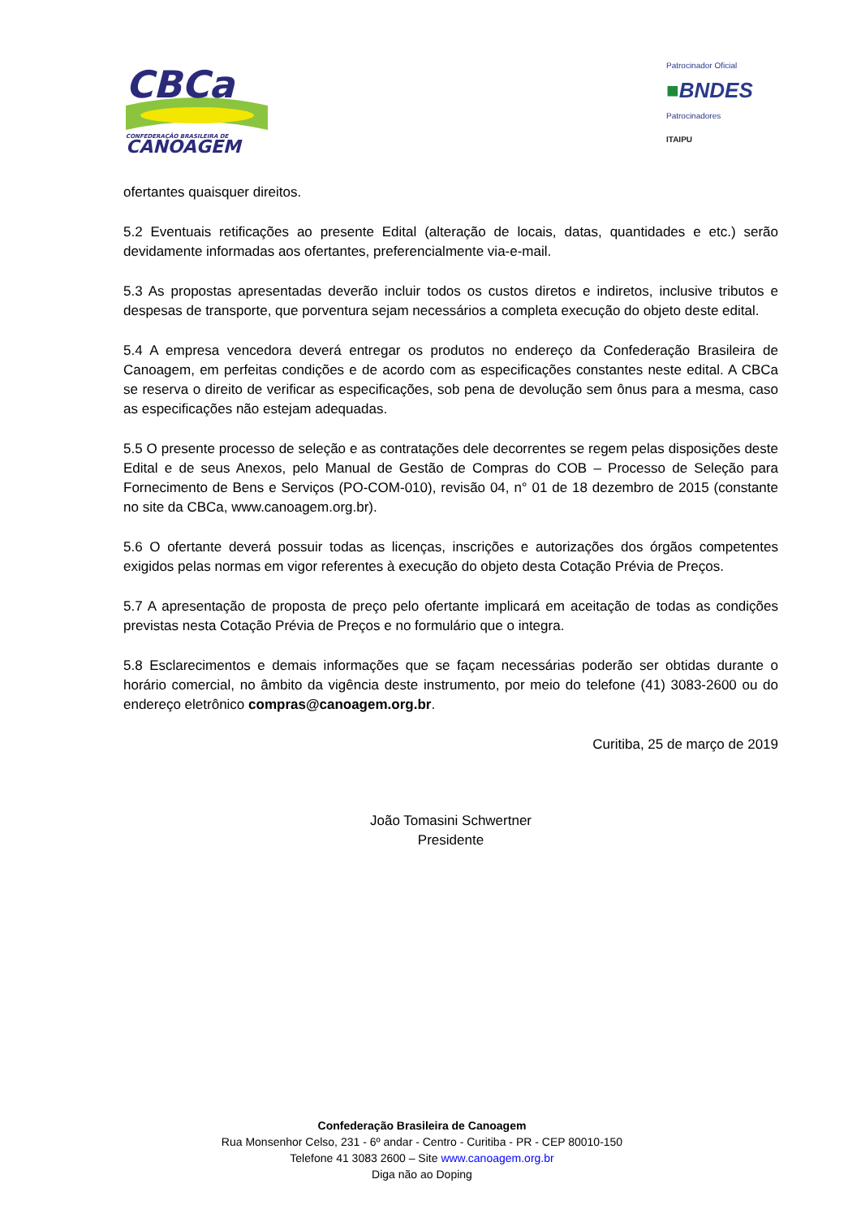CBCa
CONFEDERAÇÃO BRASILEIRA DE
CANOAGEM
Patrocinador Oficial
■BNDES
Patrocinadores
ITAIPU
ofertantes quaisquer direitos.
5.2 Eventuais retificações ao presente Edital (alteração de locais, datas, quantidades e etc.) serão devidamente informadas aos ofertantes, preferencialmente via-e-mail.
5.3 As propostas apresentadas deverão incluir todos os custos diretos e indiretos, inclusive tributos e despesas de transporte, que porventura sejam necessários a completa execução do objeto deste edital.
5.4 A empresa vencedora deverá entregar os produtos no endereço da Confederação Brasileira de Canoagem, em perfeitas condições e de acordo com as especificações constantes neste edital. A CBCa se reserva o direito de verificar as especificações, sob pena de devolução sem ônus para a mesma, caso as especificações não estejam adequadas.
5.5 O presente processo de seleção e as contratações dele decorrentes se regem pelas disposições deste Edital e de seus Anexos, pelo Manual de Gestão de Compras do COB – Processo de Seleção para Fornecimento de Bens e Serviços (PO-COM-010), revisão 04, n° 01 de 18 dezembro de 2015 (constante no site da CBCa, www.canoagem.org.br).
5.6 O ofertante deverá possuir todas as licenças, inscrições e autorizações dos órgãos competentes exigidos pelas normas em vigor referentes à execução do objeto desta Cotação Prévia de Preços.
5.7 A apresentação de proposta de preço pelo ofertante implicará em aceitação de todas as condições previstas nesta Cotação Prévia de Preços e no formulário que o integra.
5.8 Esclarecimentos e demais informações que se façam necessárias poderão ser obtidas durante o horário comercial, no âmbito da vigência deste instrumento, por meio do telefone (41) 3083-2600 ou do endereço eletrônico compras@canoagem.org.br.
Curitiba, 25 de março de 2019
João Tomasini Schwertner
Presidente
Confederação Brasileira de Canoagem
Rua Monsenhor Celso, 231 - 6º andar - Centro - Curitiba - PR - CEP 80010-150
Telefone 41 3083 2600 – Site www.canoagem.org.br
Diga não ao Doping